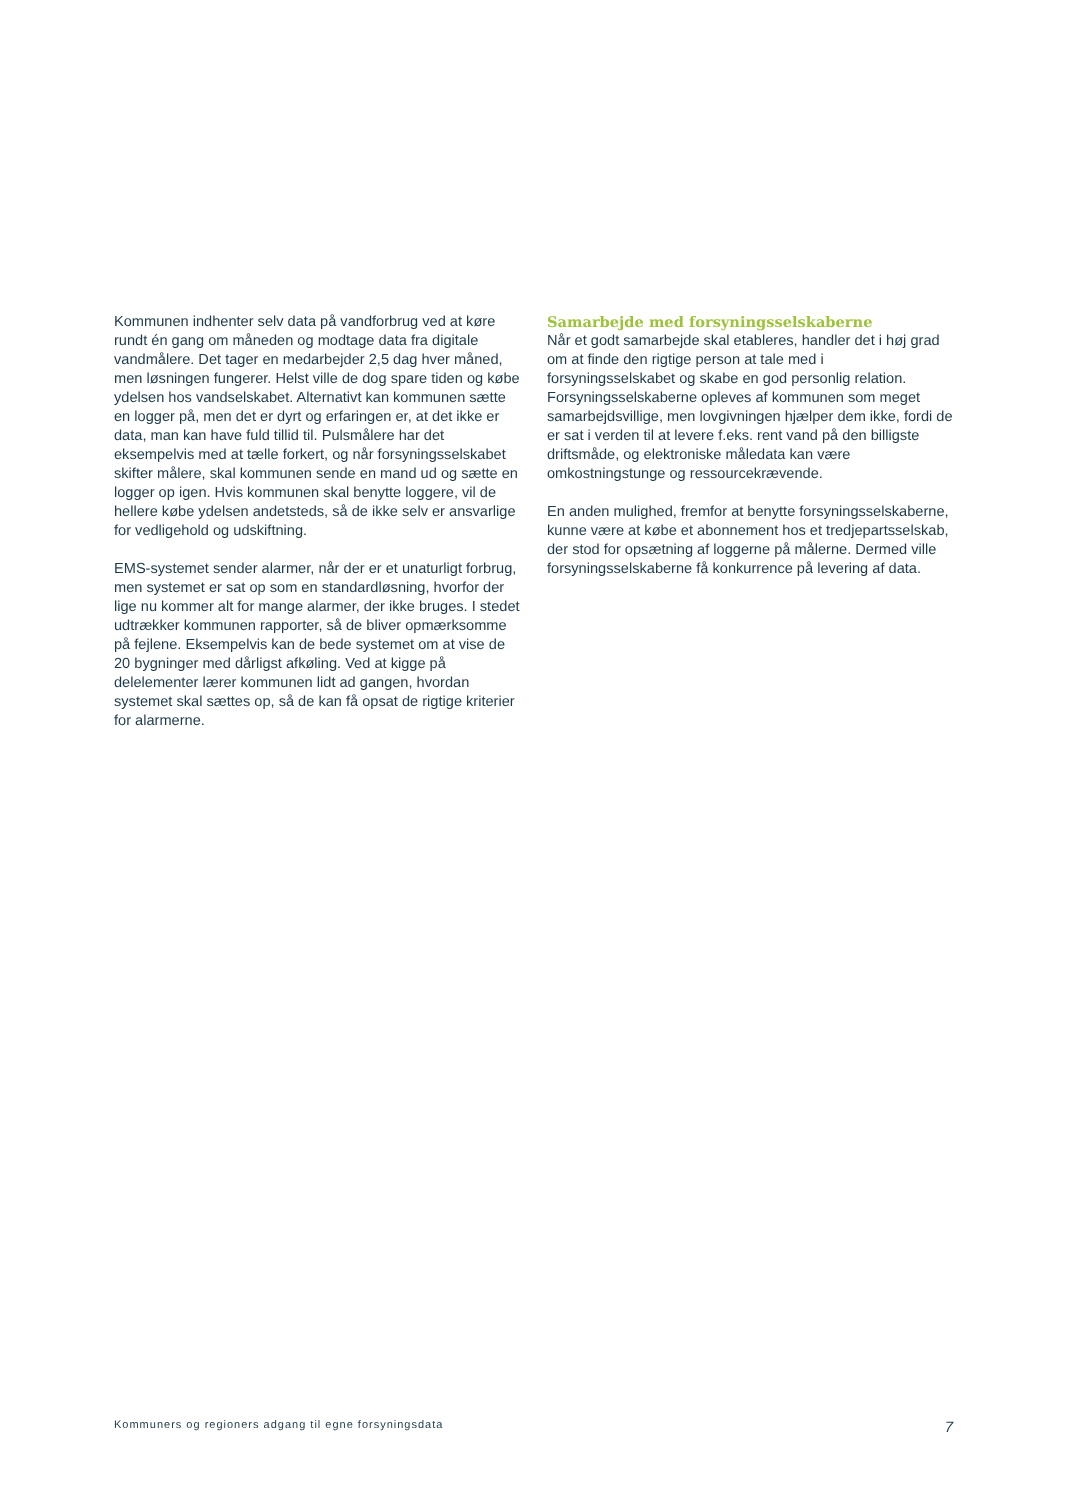Kommunen indhenter selv data på vandforbrug ved at køre rundt én gang om måneden og modtage data fra digitale vandmålere. Det tager en medarbejder 2,5 dag hver måned, men løsningen fungerer. Helst ville de dog spare tiden og købe ydelsen hos vandselskabet. Alternativt kan kommunen sætte en logger på, men det er dyrt og erfaringen er, at det ikke er data, man kan have fuld tillid til. Pulsmålere har det eksempelvis med at tælle forkert, og når forsyningsselskabet skifter målere, skal kommunen sende en mand ud og sætte en logger op igen. Hvis kommunen skal benytte loggere, vil de hellere købe ydelsen andetsteds, så de ikke selv er ansvarlige for vedligehold og udskiftning.
EMS-systemet sender alarmer, når der er et unaturligt forbrug, men systemet er sat op som en standardløsning, hvorfor der lige nu kommer alt for mange alarmer, der ikke bruges. I stedet udtrækker kommunen rapporter, så de bliver opmærksomme på fejlene. Eksempelvis kan de bede systemet om at vise de 20 bygninger med dårligst afkøling. Ved at kigge på delelementer lærer kommunen lidt ad gangen, hvordan systemet skal sættes op, så de kan få opsat de rigtige kriterier for alarmerne.
Samarbejde med forsyningsselskaberne
Når et godt samarbejde skal etableres, handler det i høj grad om at finde den rigtige person at tale med i forsyningsselskabet og skabe en god personlig relation. Forsyningsselskaberne opleves af kommunen som meget samarbejdsvillige, men lovgivningen hjælper dem ikke, fordi de er sat i verden til at levere f.eks. rent vand på den billigste driftsmåde, og elektroniske måledata kan være omkostningstunge og ressourcekrævende.
En anden mulighed, fremfor at benytte forsyningsselskaberne, kunne være at købe et abonnement hos et tredjepartsselskab, der stod for opsætning af loggerne på målerne. Dermed ville forsyningsselskaberne få konkurrence på levering af data.
Kommuners og regioners adgang til egne forsyningsdata 7